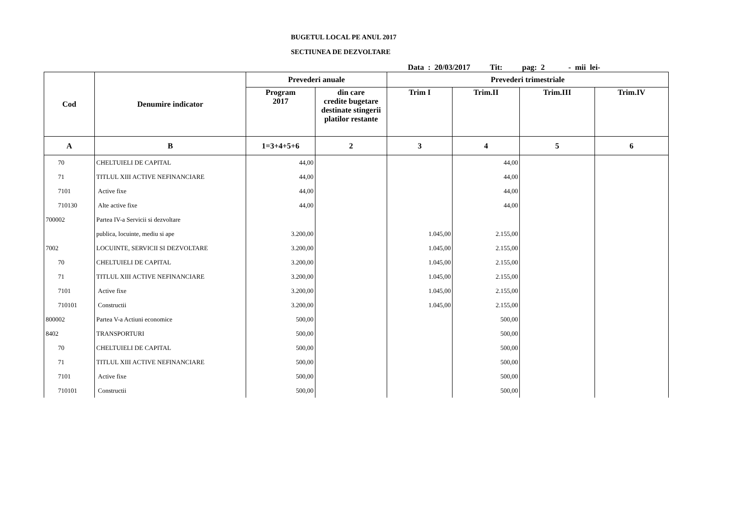BUGETUL LOCAL PE ANUL 2017
SECTIUNEA DE DEZVOLTARE
Data : 20/03/2017 Tit: pag: 2 - mii lei-
| Cod | Denumire indicator | Prevederi anuale | | Prevederi trimestriale | | | |
| --- | --- | --- | --- | --- | --- | --- | --- |
| | | Program 2017 | din care credite bugetare destinate stingerii platilor restante | Trim I | Trim.II | Trim.III | Trim.IV |
| A | B | 1=3+4+5+6 | 2 | 3 | 4 | 5 | 6 |
| 70 | CHELTUIELI DE CAPITAL | 44,00 | | | 44,00 | | |
| 71 | TITLUL XIII ACTIVE NEFINANCIARE | 44,00 | | | 44,00 | | |
| 7101 | Active fixe | 44,00 | | | 44,00 | | |
| 710130 | Alte active fixe | 44,00 | | | 44,00 | | |
| 700002 | Partea IV-a Servicii si dezvoltare | | | | | | |
| | publica, locuinte, mediu si ape | 3.200,00 | | 1.045,00 | 2.155,00 | | |
| 7002 | LOCUINTE, SERVICII SI DEZVOLTARE | 3.200,00 | | 1.045,00 | 2.155,00 | | |
| 70 | CHELTUIELI DE CAPITAL | 3.200,00 | | 1.045,00 | 2.155,00 | | |
| 71 | TITLUL XIII ACTIVE NEFINANCIARE | 3.200,00 | | 1.045,00 | 2.155,00 | | |
| 7101 | Active fixe | 3.200,00 | | 1.045,00 | 2.155,00 | | |
| 710101 | Constructii | 3.200,00 | | 1.045,00 | 2.155,00 | | |
| 800002 | Partea V-a Actiuni economice | 500,00 | | | 500,00 | | |
| 8402 | TRANSPORTURI | 500,00 | | | 500,00 | | |
| 70 | CHELTUIELI DE CAPITAL | 500,00 | | | 500,00 | | |
| 71 | TITLUL XIII ACTIVE NEFINANCIARE | 500,00 | | | 500,00 | | |
| 7101 | Active fixe | 500,00 | | | 500,00 | | |
| 710101 | Constructii | 500,00 | | | 500,00 | | |